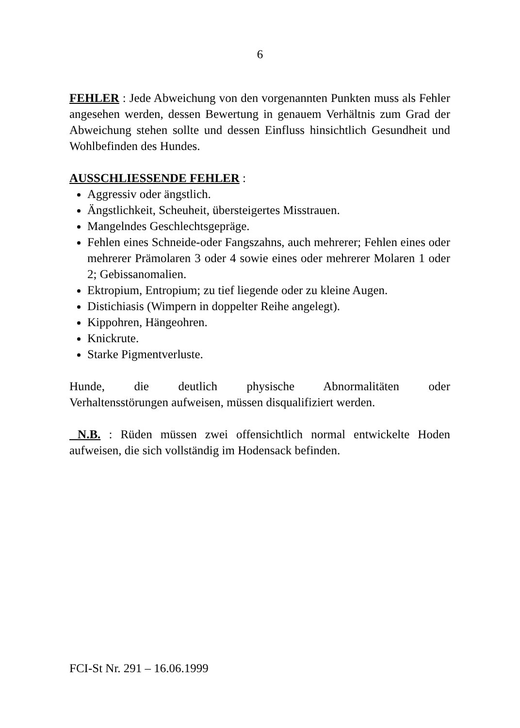6
FEHLER : Jede Abweichung von den vorgenannten Punkten muss als Fehler angesehen werden, dessen Bewertung in genauem Verhältnis zum Grad der Abweichung stehen sollte und dessen Einfluss hinsichtlich Gesundheit und Wohlbefinden des Hundes.
AUSSCHLIESSENDE FEHLER :
Aggressiv oder ängstlich.
Ängstlichkeit, Scheuheit, übersteigertes Misstrauen.
Mangelndes Geschlechtsgepräge.
Fehlen eines Schneide-oder Fangszahns, auch mehrerer; Fehlen eines oder mehrerer Prämolaren 3 oder 4 sowie eines oder mehrerer Molaren 1 oder 2; Gebissanomalien.
Ektropium, Entropium; zu tief liegende oder zu kleine Augen.
Distichiasis (Wimpern in doppelter Reihe angelegt).
Kippohren, Hängeohren.
Knickrute.
Starke Pigmentverluste.
Hunde, die deutlich physische Abnormalitäten oder
Verhaltensstörungen aufweisen, müssen disqualifiziert werden.
N.B. : Rüden müssen zwei offensichtlich normal entwickelte Hoden aufweisen, die sich vollständig im Hodensack befinden.
FCI-St Nr. 291 – 16.06.1999